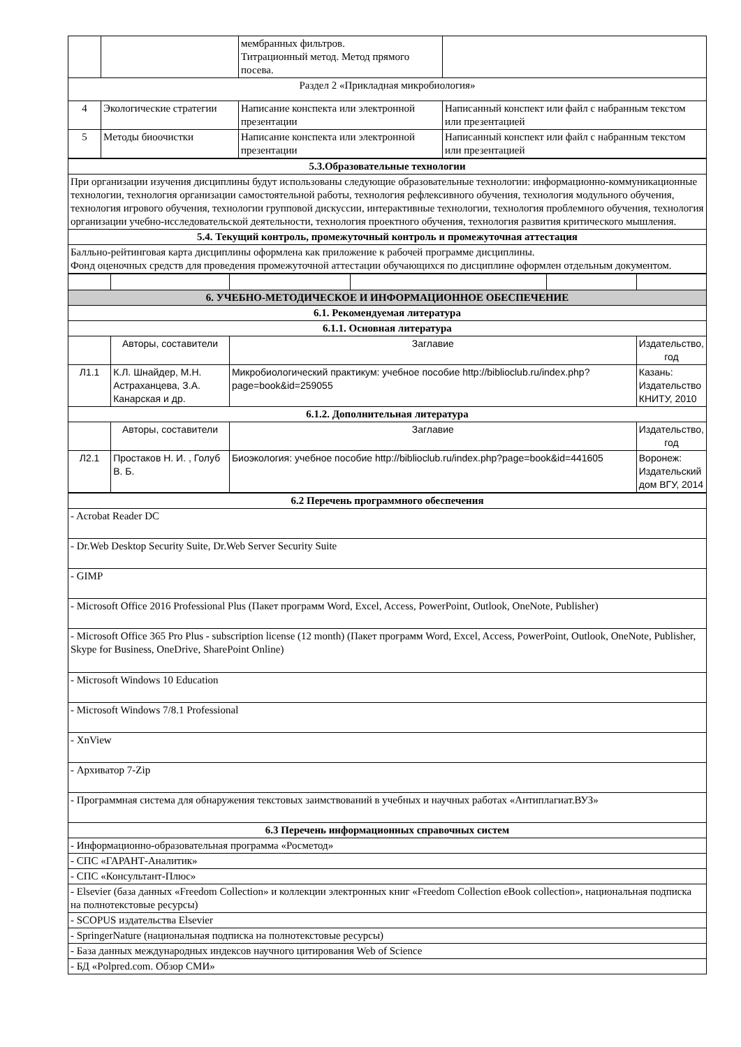| | | мембранных фильтров. Титрационный метод. Метод прямого посева. | |
| Раздел 2 «Прикладная микробиология» | | | |
| 4 | Экологические стратегии | Написание конспекта или электронной презентации | Написанный конспект или файл с набранным текстом или презентацией |
| 5 | Методы биоочистки | Написание конспекта или электронной презентации | Написанный конспект или файл с набранным текстом или презентацией |
| 5.3.Образовательные технологии |
| --- |
| При организации изучения дисциплины будут использованы следующие образовательные технологии: информационно-коммуникационные технологии, технология организации самостоятельной работы, технология рефлексивного обучения, технология модульного обучения, технология игрового обучения, технологии групповой дискуссии, интерактивные технологии, технология проблемного обучения, технология организации учебно-исследовательской деятельности, технология проектного обучения, технология развития критического мышления. |
| 5.4. Текущий контроль, промежуточный контроль и промежуточная аттестация |
| Балльно-рейтинговая карта дисциплины оформлена как приложение к рабочей программе дисциплины. Фонд оценочных средств для проведения промежуточной аттестации обучающихся по дисциплине оформлен отдельным документом. |
| 6. УЧЕБНО-МЕТОДИЧЕСКОЕ И ИНФОРМАЦИОННОЕ ОБЕСПЕЧЕНИЕ | | | | | |
| --- | --- | --- | --- | --- | --- |
| 6.1. Рекомендуемая литература | | | | | |
| 6.1.1. Основная литература | | | | | |
| | Авторы, составители | Заглавие | | | Издательство, год |
| Л1.1 | К.Л. Шнайдер, М.Н. Астраханцева, З.А. Канарская и др. | Микробиологический практикум: учебное пособие http://biblioclub.ru/index.php?page=book&id=259055 | | | Казань: Издательство КНИТУ, 2010 |
| 6.1.2. Дополнительная литература | | | | | |
| | Авторы, составители | Заглавие | | | Издательство, год |
| Л2.1 | Простаков Н. И. , Голуб В. Б. | Биоэкология: учебное пособие http://biblioclub.ru/index.php?page=book&id=441605 | | | Воронеж: Издательский дом ВГУ, 2014 |
| 6.2 Перечень программного обеспечения |
| --- |
| - Acrobat Reader DC |
| - Dr.Web Desktop Security Suite, Dr.Web Server Security Suite |
| - GIMP |
| - Microsoft Office 2016 Professional Plus (Пакет программ Word, Excel, Access, PowerPoint, Outlook, OneNote, Publisher) |
| - Microsoft Office 365 Pro Plus - subscription license (12 month) (Пакет программ Word, Excel, Access, PowerPoint, Outlook, OneNote, Publisher, Skype for Business, OneDrive, SharePoint Online) |
| - Microsoft Windows 10 Education |
| - Microsoft Windows 7/8.1 Professional |
| - XnView |
| - Архиватор 7-Zip |
| - Программная система для обнаружения текстовых заимствований в учебных и научных работах «Антиплагиат.ВУЗ» |
| 6.3 Перечень информационных справочных систем |
| - Информационно-образовательная программа «Росметод» |
| - СПС «ГАРАНТ-Аналитик» |
| - СПС «Консультант-Плюс» |
| - Elsevier (база данных «Freedom Collection» и коллекции электронных книг «Freedom Collection eBook collection», национальная подписка на полнотекстовые ресурсы) |
| - SCOPUS издательства Elsevier |
| - SpringerNature (национальная подписка на полнотекстовые ресурсы) |
| - База данных международных индексов научного цитирования Web of Science |
| - БД «Polpred.com. Обзор СМИ» |